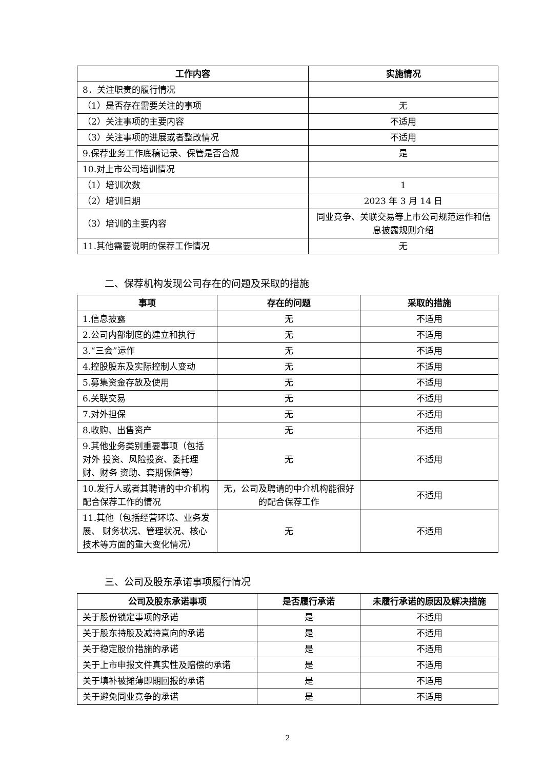| 工作内容 | 实施情况 |
| --- | --- |
| 8．关注职责的履行情况 | |
| （1）是否存在需要关注的事项 | 无 |
| （2）关注事项的主要内容 | 不适用 |
| （3）关注事项的进展或者整改情况 | 不适用 |
| 9.保荐业务工作底稿记录、保管是否合规 | 是 |
| 10.对上市公司培训情况 | |
| （1）培训次数 | 1 |
| （2）培训日期 | 2023 年 3 月 14 日 |
| （3）培训的主要内容 | 同业竞争、关联交易等上市公司规范运作和信息披露规则介绍 |
| 11.其他需要说明的保荐工作情况 | 无 |
二、保荐机构发现公司存在的问题及采取的措施
| 事项 | 存在的问题 | 采取的措施 |
| --- | --- | --- |
| 1.信息披露 | 无 | 不适用 |
| 2.公司内部制度的建立和执行 | 无 | 不适用 |
| 3.“三会”运作 | 无 | 不适用 |
| 4.控股股东及实际控制人变动 | 无 | 不适用 |
| 5.募集资金存放及使用 | 无 | 不适用 |
| 6.关联交易 | 无 | 不适用 |
| 7.对外担保 | 无 | 不适用 |
| 8.收购、出售资产 | 无 | 不适用 |
| 9.其他业务类别重要事项（包括对外 投资、风险投资、委托理财、财务 资助、套期保值等） | 无 | 不适用 |
| 10.发行人或者其聘请的中介机构 配合保荐工作的情况 | 无，公司及聘请的中介机构能很好的配合保荐工作 | 不适用 |
| 11.其他（包括经营环境、业务发展、 财务状况、管理状况、核心技术等方面的重大变化情况） | 无 | 不适用 |
三、公司及股东承诺事项履行情况
| 公司及股东承诺事项 | 是否履行承诺 | 未履行承诺的原因及解决措施 |
| --- | --- | --- |
| 关于股份锁定事项的承诺 | 是 | 不适用 |
| 关于股东持股及减持意向的承诺 | 是 | 不适用 |
| 关于稳定股价措施的承诺 | 是 | 不适用 |
| 关于上市申报文件真实性及赔偿的承诺 | 是 | 不适用 |
| 关于填补被摊薄即期回报的承诺 | 是 | 不适用 |
| 关于避免同业竞争的承诺 | 是 | 不适用 |
2